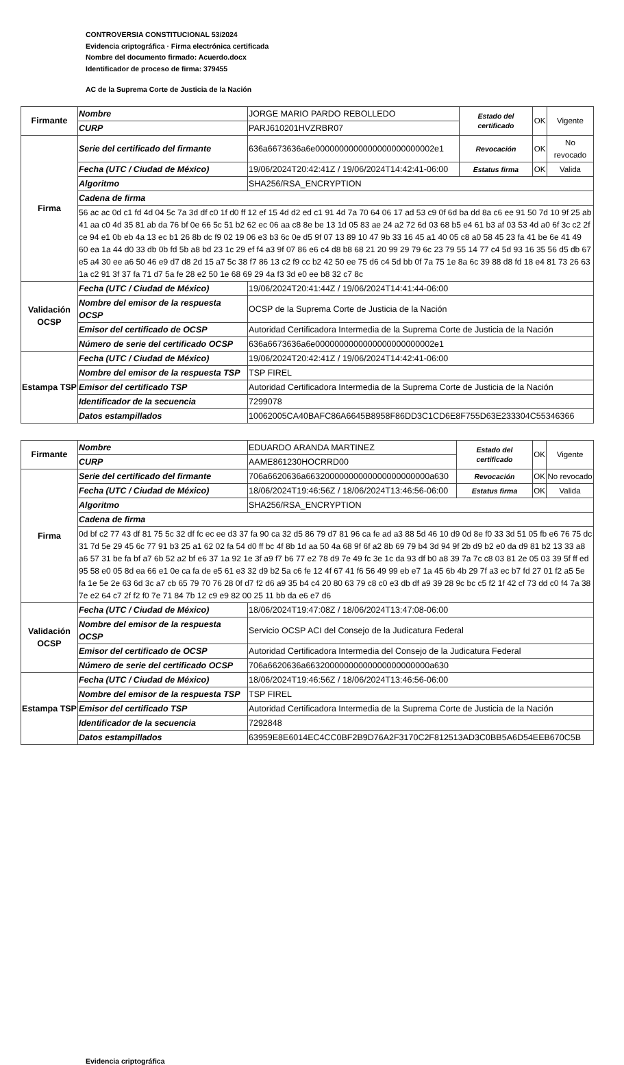CONTROVERSIA CONSTITUCIONAL 53/2024
Evidencia criptográfica · Firma electrónica certificada
Nombre del documento firmado: Acuerdo.docx
Identificador de proceso de firma: 379455
AC de la Suprema Corte de Justicia de la Nación
| Firmante | Nombre | JORGE MARIO PARDO REBOLLEDO | Estado del certificado | OK | Vigente |
| | CURP | PARJ610201HVZRBR07 | | | |
| Firma | Serie del certificado del firmante | 636a6673636a6e0000000000000000000000002e1 | Revocación | OK | No revocado |
| | Fecha (UTC / Ciudad de México) | 19/06/2024T20:42:41Z / 19/06/2024T14:42:41-06:00 | Estatus firma | OK | Valida |
| | Algoritmo | SHA256/RSA_ENCRYPTION | | | |
| | Cadena de firma | | | | |
| | 56 ac ac 0d c1 fd 4d 04 5c 7a 3d df c0 1f d0 ff 12 ef 15 4d d2 ed c1 91 4d 7a 70 64 06 17 ad 53 c9 0f 6d ba dd 8a c6 ee 91 50 7d 10 9f 25 ab 41 aa c0 4d 35 81 ab da 76 bf 0e 66 5c 51 b2 62 ec 06 aa c8 8e be 13 1d 05 83 ae 24 a2 72 6d 03 68 b5 e4 61 b3 af 03 53 4d a0 6f 3c c2 2f ce 94 e1 0b eb 4a 13 ec b1 26 8b dc f9 02 19 06 e3 b3 6c 0e d5 9f 07 13 89 10 47 9b 33 16 45 a1 40 05 c8 a0 58 45 23 fa 41 be 6e 41 49 60 ea 1a 44 d0 33 db 0b fd 5b a8 bd 23 1c 29 ef f4 a3 9f 07 86 e6 c4 d8 b8 68 21 20 99 29 79 6c 23 79 55 14 77 c4 5d 93 16 35 56 d5 db 67 e5 a4 30 ee a6 50 46 e9 d7 d8 2d 15 a7 5c 38 f7 86 13 c2 f9 cc b2 42 50 ee 75 d6 c4 5d bb 0f 7a 75 1e 8a 6c 39 88 d8 fd 18 e4 81 73 26 63 1a c2 91 3f 37 fa 71 d7 5a fe 28 e2 50 1e 68 69 29 4a f3 3d e0 ee b8 32 c7 8c | | | | |
| Validación OCSP | Fecha (UTC / Ciudad de México) | 19/06/2024T20:41:44Z / 19/06/2024T14:41:44-06:00 | | | |
| | Nombre del emisor de la respuesta OCSP | OCSP de la Suprema Corte de Justicia de la Nación | | | |
| | Emisor del certificado de OCSP | Autoridad Certificadora Intermedia de la Suprema Corte de Justicia de la Nación | | | |
| | Número de serie del certificado OCSP | 636a6673636a6e0000000000000000000000002e1 | | | |
| Estampa TSP | Fecha (UTC / Ciudad de México) | 19/06/2024T20:42:41Z / 19/06/2024T14:42:41-06:00 | | | |
| | Nombre del emisor de la respuesta TSP | TSP FIREL | | | |
| | Emisor del certificado TSP | Autoridad Certificadora Intermedia de la Suprema Corte de Justicia de la Nación | | | |
| | Identificador de la secuencia | 7299078 | | | |
| | Datos estampillados | 10062005CA40BAFC86A6645B8958F86DD3C1CD6E8F755D63E233304C55346366 | | | |
| Firmante | Nombre | EDUARDO ARANDA MARTINEZ | Estado del certificado | OK | Vigente |
| | CURP | AAME861230HOCRRD00 | | | |
| Firma | Serie del certificado del firmante | 706a6620636a66320000000000000000000000a630 | Revocación | OK | No revocado |
| | Fecha (UTC / Ciudad de México) | 18/06/2024T19:46:56Z / 18/06/2024T13:46:56-06:00 | Estatus firma | OK | Valida |
| | Algoritmo | SHA256/RSA_ENCRYPTION | | | |
| | Cadena de firma | | | | |
| | 0d bf c2 77 43 df 81 75 5c 32 df fc ec ee d3 37 fa 90 ca 32 d5 86 79 d7 81 96 ca fe ad a3 88 5d 46 10 d9 0d 8e f0 33 3d 51 05 fb e6 76 75 dc 31 7d 5e 29 45 6c 77 91 b3 25 a1 62 02 fa 54 d0 ff bc 4f 8b 1d aa 50 4a 68 9f 6f a2 8b 69 79 b4 3d 94 9f 2b d9 b2 e0 da d9 81 b2 13 33 a8 a6 57 31 be fa bf a7 6b 52 a2 bf e6 37 1a 92 1e 3f a9 f7 b6 77 e2 78 d9 7e 49 fc 3e 1c da 93 df b0 a8 39 7a 7c c8 03 81 2e 05 03 39 5f ff ed 95 58 e0 05 8d ea 66 e1 0e ca fa de e5 61 e3 32 d9 b2 5a c6 fe 12 4f 67 41 f6 56 49 99 eb e7 1a 45 6b 4b 29 7f a3 ec b7 fd 27 01 f2 a5 5e fa 1e 5e 2e 63 6d 3c a7 cb 65 79 70 76 28 0f d7 f2 d6 a9 35 b4 c4 20 80 63 79 c8 c0 e3 db df a9 39 28 9c bc c5 f2 1f 42 cf 73 dd c0 f4 7a 38 7e e2 64 c7 2f f2 f0 7e 71 84 7b 12 c9 e9 82 00 25 11 bb da e6 e7 d6 | | | | |
| Validación OCSP | Fecha (UTC / Ciudad de México) | 18/06/2024T19:47:08Z / 18/06/2024T13:47:08-06:00 | | | |
| | Nombre del emisor de la respuesta OCSP | Servicio OCSP ACI del Consejo de la Judicatura Federal | | | |
| | Emisor del certificado de OCSP | Autoridad Certificadora Intermedia del Consejo de la Judicatura Federal | | | |
| | Número de serie del certificado OCSP | 706a6620636a66320000000000000000000000a630 | | | |
| Estampa TSP | Fecha (UTC / Ciudad de México) | 18/06/2024T19:46:56Z / 18/06/2024T13:46:56-06:00 | | | |
| | Nombre del emisor de la respuesta TSP | TSP FIREL | | | |
| | Emisor del certificado TSP | Autoridad Certificadora Intermedia de la Suprema Corte de Justicia de la Nación | | | |
| | Identificador de la secuencia | 7292848 | | | |
| | Datos estampillados | 63959E8E6014EC4CC0BF2B9D76A2F3170C2F812513AD3C0BB5A6D54EEB670C5B | | | |
Evidencia criptográfica